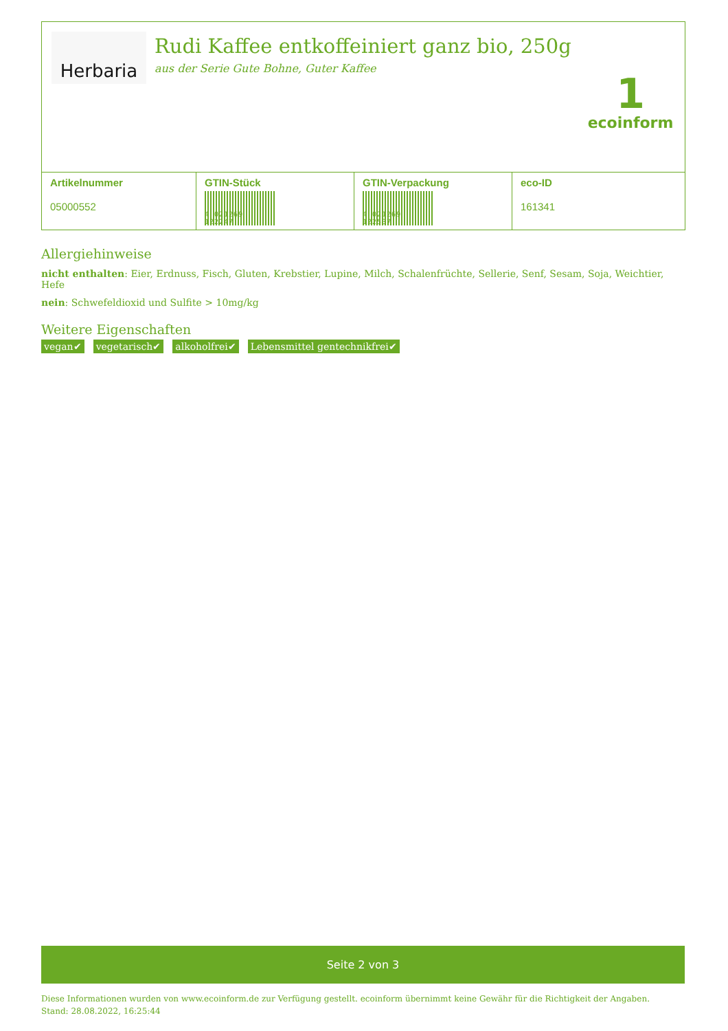Herbaria
Rudi Kaffee entkoffeiniert ganz bio, 250g
aus der Serie Gute Bohne, Guter Kaffee
1
ecoinform
| Artikelnummer 05000552 | GTIN-Stück 4 021269 122247 | GTIN-Verpackung 4 021269 122537 | eco-ID 161341 |
Allergiehinweise
nicht enthalten: Eier, Erdnuss, Fisch, Gluten, Krebstier, Lupine, Milch, Schalenfrüchte, Sellerie, Senf, Sesam, Soja, Weichtier, Hefe
nein: Schwefeldioxid und Sulfite > 10mg/kg
Weitere Eigenschaften
vegan✔ vegetarisch✔ alkoholfrei✔ Lebensmittel gentechnikfrei✔
Seite 2 von 3
Diese Informationen wurden von www.ecoinform.de zur Verfügung gestellt. ecoinform übernimmt keine Gewähr für die Richtigkeit der Angaben.
Stand: 28.08.2022, 16:25:44